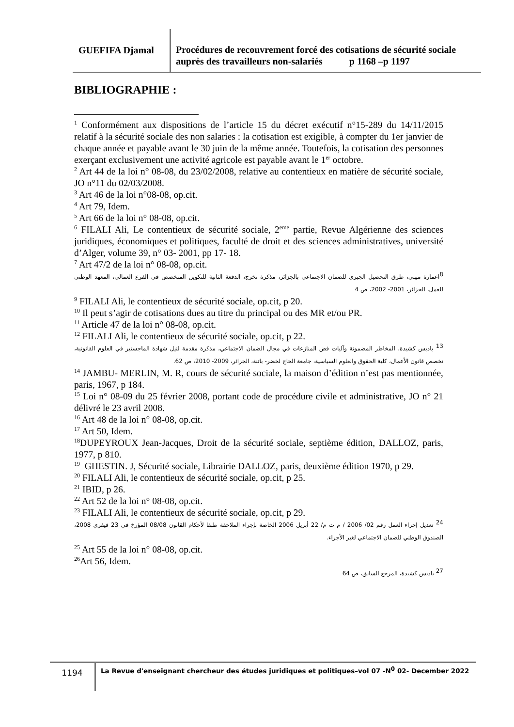GUEFIFA Djamal
Procédures de recouvrement forcé des cotisations de sécurité sociale auprès des travailleurs non-salariés p 1168 –p 1197
BIBLIOGRAPHIE :
<sup>1</sup> Conformément aux dispositions de l’article 15 du décret exécutif n°15-289 du 14/11/2015 relatif à la sécurité sociale des non salaries : la cotisation est exigible, à compter du 1er janvier de chaque année et payable avant le 30 juin de la même année. Toutefois, la cotisation des personnes exerçant exclusivement une activité agricole est payable avant le 1<sup>er</sup> octobre.
<sup>2</sup> Art 44 de la loi n° 08-08, du 23/02/2008, relative au contentieux en matière de sécurité sociale, JO n°11 du 02/03/2008.
<sup>3</sup> Art 46 de la loi n°08-08, op.cit.
<sup>4</sup> Art 79, Idem.
<sup>5</sup> Art 66 de la loi n° 08-08, op.cit.
<sup>6</sup> FILALI Ali, Le contentieux de sécurité sociale, 2<sup>eme</sup> partie, Revue Algérienne des sciences juridiques, économiques et politiques, faculté de droit et des sciences administratives, université d’Alger, volume 39, n° 03- 2001, pp 17- 18.
<sup>7</sup> Art 47/2 de la loi n° 08-08, op.cit.
<sup>8</sup> اعمارة مهني، طرق التحصيل الجبري للضمان الاجتماعي بالجزائر، مذكرة تخرج، الدفعة الثانية للتكوين المتخصص في الفرع العمالي، المعهد الوطني للعمل، الجزائر، 2001- 2002، ص 4
<sup>9</sup> FILALI Ali, le contentieux de sécurité sociale, op.cit, p 20.
<sup>10</sup> Il peut s’agir de cotisations dues au titre du principal ou des MR et/ou PR.
<sup>11</sup> Article 47 de la loi n° 08-08, op.cit.
<sup>12</sup> FILALI Ali, le contentieux de sécurité sociale, op.cit, p 22.
<sup>13</sup> باديس كشيدة، المخاطر المضمونة وآليات فض المنازعات في مجال الضمان الاجتماعي، مذكرة مقدمة لنيل شهادة الماجستير في العلوم القانونية، تخصص قانون الأعمال، كلية الحقوق والعلوم السياسية، جامعة الحاج لخضر- باتنة، الجزائر، 2009- 2010، ص 62.
<sup>14</sup> JAMBU- MERLIN, M. R, cours de sécurité sociale, la maison d’édition n’est pas mentionnée, paris, 1967, p 184.
<sup>15</sup> Loi n° 08-09 du 25 février 2008, portant code de procédure civile et administrative, JO n° 21 délivré le 23 avril 2008.
<sup>16</sup> Art 48 de la loi n° 08-08, op.cit.
<sup>17</sup> Art 50, Idem.
<sup>18</sup> DUPEYROUX Jean-Jacques, Droit de la sécurité sociale, septième édition, DALLOZ, paris, 1977, p 810.
<sup>19</sup> GHESTIN. J, Sécurité sociale, Librairie DALLOZ, paris, deuxième édition 1970, p 29.
<sup>20</sup> FILALI Ali, le contentieux de sécurité sociale, op.cit, p 25.
<sup>21</sup> IBID, p 26.
<sup>22</sup> Art 52 de la loi n° 08-08, op.cit.
<sup>23</sup> FILALI Ali, le contentieux de sécurité sociale, op.cit, p 29.
<sup>24</sup> تعديل إجراء العمل رقم 02/ 2006 / م ت م/ 22 أبريل 2006 الخاصة بإجراء الملاحقة طبقا لأحكام القانون 08/08 المؤرخ في 23 فيفري 2008، الصندوق الوطني للضمان الاجتماعي لغير الأجراء.
<sup>25</sup> Art 55 de la loi n° 08-08, op.cit.
<sup>26</sup> Art 56, Idem.
<sup>27</sup> باديس كشيدة، المرجع السابق، ص 64
1194
La Revue d'enseignant chercheur des études juridiques et politiques–vol 07 -N<sup>0</sup> 02- December 2022